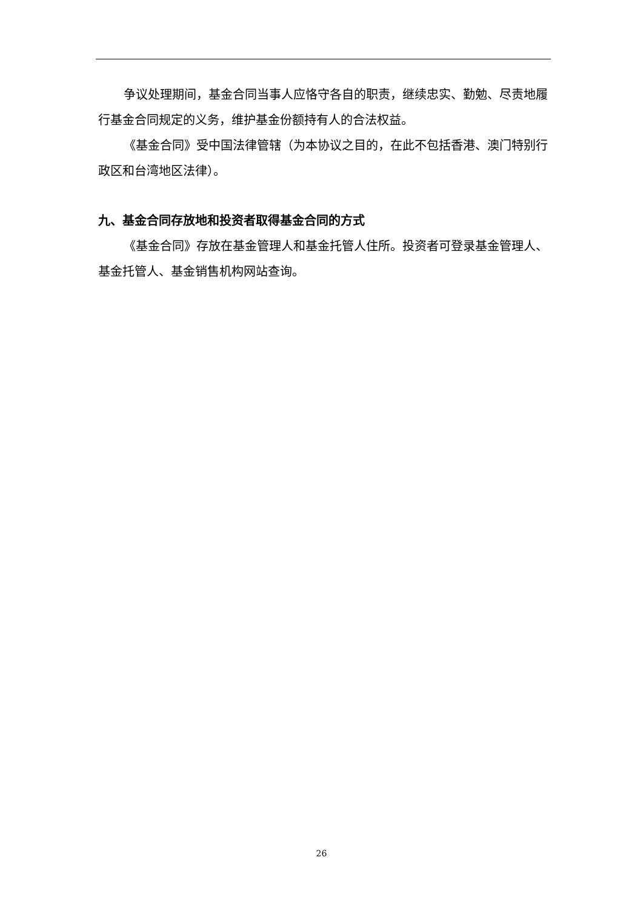争议处理期间，基金合同当事人应恪守各自的职责，继续忠实、勤勉、尽责地履行基金合同规定的义务，维护基金份额持有人的合法权益。
《基金合同》受中国法律管辖（为本协议之目的，在此不包括香港、澳门特别行政区和台湾地区法律）。
九、基金合同存放地和投资者取得基金合同的方式
《基金合同》存放在基金管理人和基金托管人住所。投资者可登录基金管理人、基金托管人、基金销售机构网站查询。
26